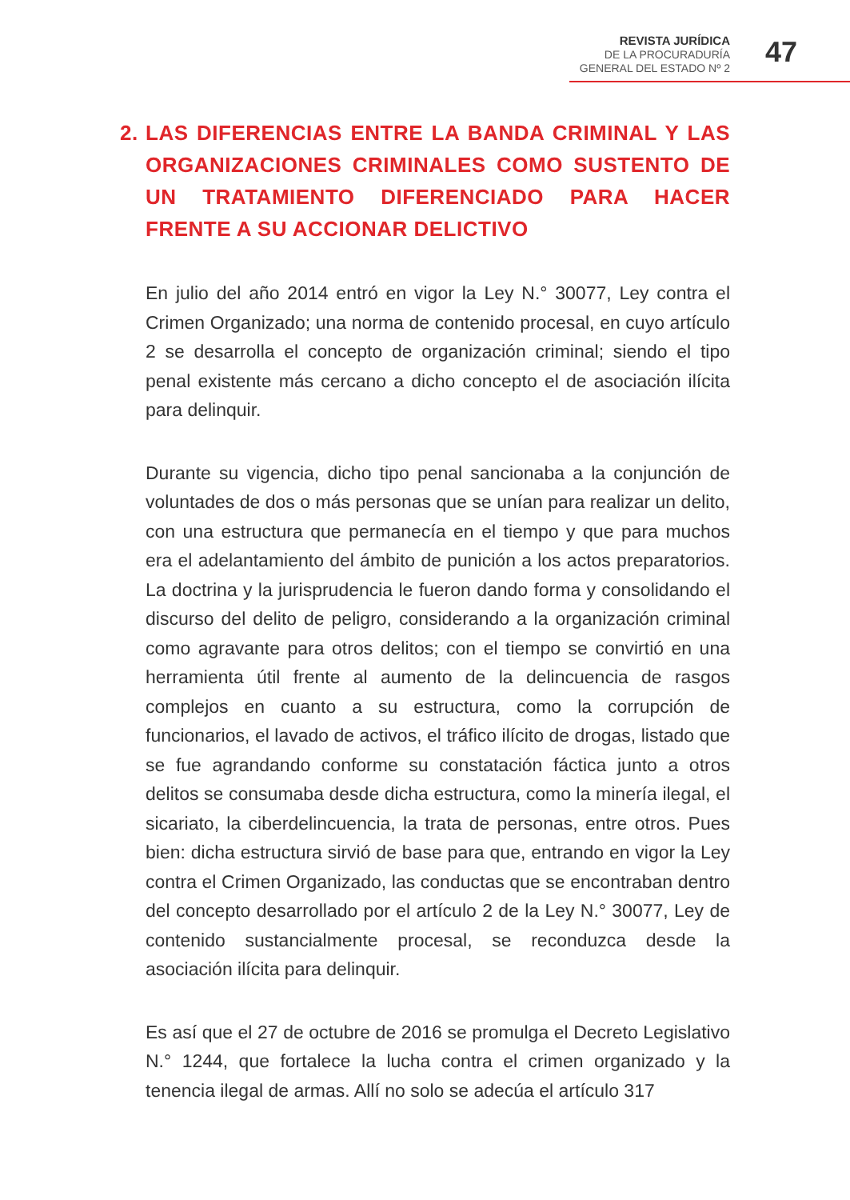REVISTA JURÍDICA
DE LA PROCURADURÍA
GENERAL DEL ESTADO Nº 2
47
2. LAS DIFERENCIAS ENTRE LA BANDA CRIMINAL Y LAS ORGANIZACIONES CRIMINALES COMO SUSTENTO DE UN TRATAMIENTO DIFERENCIADO PARA HACER FRENTE A SU ACCIONAR DELICTIVO
En julio del año 2014 entró en vigor la Ley N.° 30077, Ley contra el Crimen Organizado; una norma de contenido procesal, en cuyo artículo 2 se desarrolla el concepto de organización criminal; siendo el tipo penal existente más cercano a dicho concepto el de asociación ilícita para delinquir.
Durante su vigencia, dicho tipo penal sancionaba a la conjunción de voluntades de dos o más personas que se unían para realizar un delito, con una estructura que permanecía en el tiempo y que para muchos era el adelantamiento del ámbito de punición a los actos preparatorios. La doctrina y la jurisprudencia le fueron dando forma y consolidando el discurso del delito de peligro, considerando a la organización criminal como agravante para otros delitos; con el tiempo se convirtió en una herramienta útil frente al aumento de la delincuencia de rasgos complejos en cuanto a su estructura, como la corrupción de funcionarios, el lavado de activos, el tráfico ilícito de drogas, listado que se fue agrandando conforme su constatación fáctica junto a otros delitos se consumaba desde dicha estructura, como la minería ilegal, el sicariato, la ciberdelincuencia, la trata de personas, entre otros. Pues bien: dicha estructura sirvió de base para que, entrando en vigor la Ley contra el Crimen Organizado, las conductas que se encontraban dentro del concepto desarrollado por el artículo 2 de la Ley N.° 30077, Ley de contenido sustancialmente procesal, se reconduzca desde la asociación ilícita para delinquir.
Es así que el 27 de octubre de 2016 se promulga el Decreto Legislativo N.° 1244, que fortalece la lucha contra el crimen organizado y la tenencia ilegal de armas. Allí no solo se adecúa el artículo 317